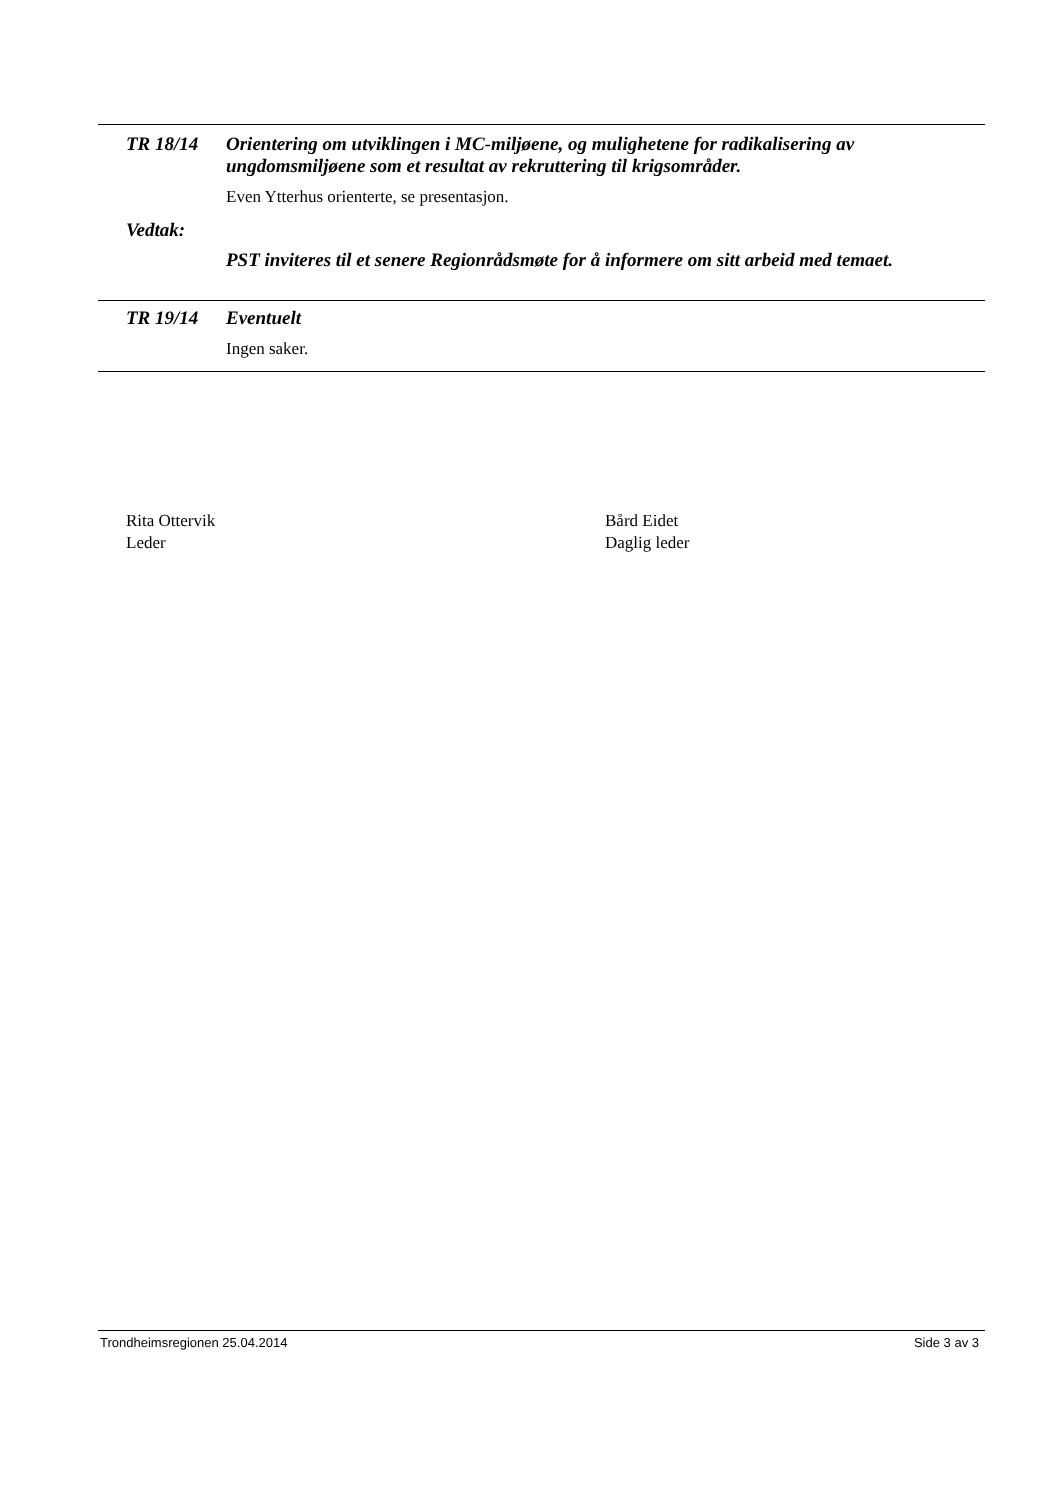TR 18/14
Orientering om utviklingen i MC-miljøene, og mulighetene for radikalisering av ungdomsmiljøene som et resultat av rekruttering til krigsområder.
Even Ytterhus orienterte, se presentasjon.
Vedtak:
PST inviteres til et senere Regionrådsmøte for å informere om sitt arbeid med temaet.
TR 19/14
Eventuelt
Ingen saker.
Rita Ottervik
Leder
Bård Eidet
Daglig leder
Trondheimsregionen 25.04.2014 Side 3 av 3